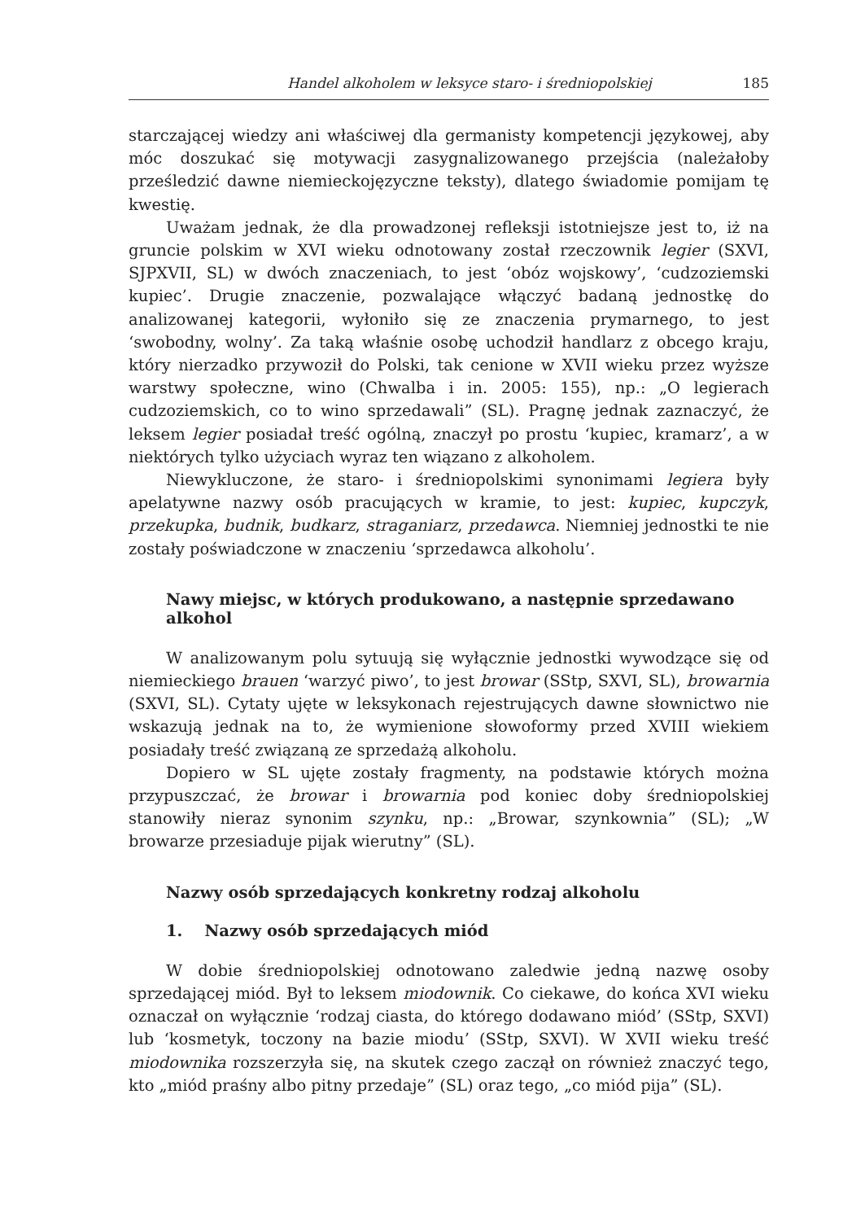Handel alkoholem w leksyce staro- i średniopolskiej 185
starczającej wiedzy ani właściwej dla germanisty kompetencji językowej, aby móc doszukać się motywacji zasygnalizowanego przejścia (należałoby prześledzić dawne niemieckojęzyczne teksty), dlatego świadomie pomijam tę kwestię.
Uważam jednak, że dla prowadzonej refleksji istotniejsze jest to, iż na gruncie polskim w XVI wieku odnotowany został rzeczownik legier (SXVI, SJPXVII, SL) w dwóch znaczeniach, to jest ‘obóz wojskowy’, ‘cudzoziemski kupiec’. Drugie znaczenie, pozwalające włączyć badaną jednostkę do analizowanej kategorii, wyłoniło się ze znaczenia prymarnego, to jest ‘swobodny, wolny’. Za taką właśnie osobę uchodził handlarz z obcego kraju, który nierzadko przywoził do Polski, tak cenione w XVII wieku przez wyższe warstwy społeczne, wino (Chwalba i in. 2005: 155), np.: „O legierach cudzoziemskich, co to wino sprzedawali” (SL). Pragnę jednak zaznaczyć, że leksem legier posiadał treść ogólną, znaczył po prostu ‘kupiec, kramarz’, a w niektórych tylko użyciach wyraz ten wiązano z alkoholem.
Niewykluczone, że staro- i średniopolskimi synonimami legiera były apelatywne nazwy osób pracujących w kramie, to jest: kupiec, kupczyk, przekupka, budnik, budkarz, straganiarz, przedawca. Niemniej jednostki te nie zostały poświadczone w znaczeniu ‘sprzedawca alkoholu’.
Nawy miejsc, w których produkowano, a następnie sprzedawano alkohol
W analizowanym polu sytuują się wyłącznie jednostki wywodzące się od niemieckiego brauen ‘warzyć piwo’, to jest browar (SStp, SXVI, SL), browarnia (SXVI, SL). Cytaty ujęte w leksykonach rejestrujących dawne słownictwo nie wskazują jednak na to, że wymienione słowoformy przed XVIII wiekiem posiadały treść związaną ze sprzedażą alkoholu.
Dopiero w SL ujęte zostały fragmenty, na podstawie których można przypuszczać, że browar i browarnia pod koniec doby średniopolskiej stanowiły nieraz synonim szynku, np.: „Browar, szynkownia” (SL); „W browarze przesiaduje pijak wierutny” (SL).
Nazwy osób sprzedających konkretny rodzaj alkoholu
1. Nazwy osób sprzedających miód
W dobie średniopolskiej odnotowano zaledwie jedną nazwę osoby sprzedającej miód. Był to leksem miodownik. Co ciekawe, do końca XVI wieku oznaczał on wyłącznie ‘rodzaj ciasta, do którego dodawano miód’ (SStp, SXVI) lub ‘kosmetyk, toczony na bazie miodu’ (SStp, SXVI). W XVII wieku treść miodownika rozszerzyła się, na skutek czego zaczął on również znaczyć tego, kto „miód praśny albo pitny przedaje” (SL) oraz tego, „co miód pija” (SL).